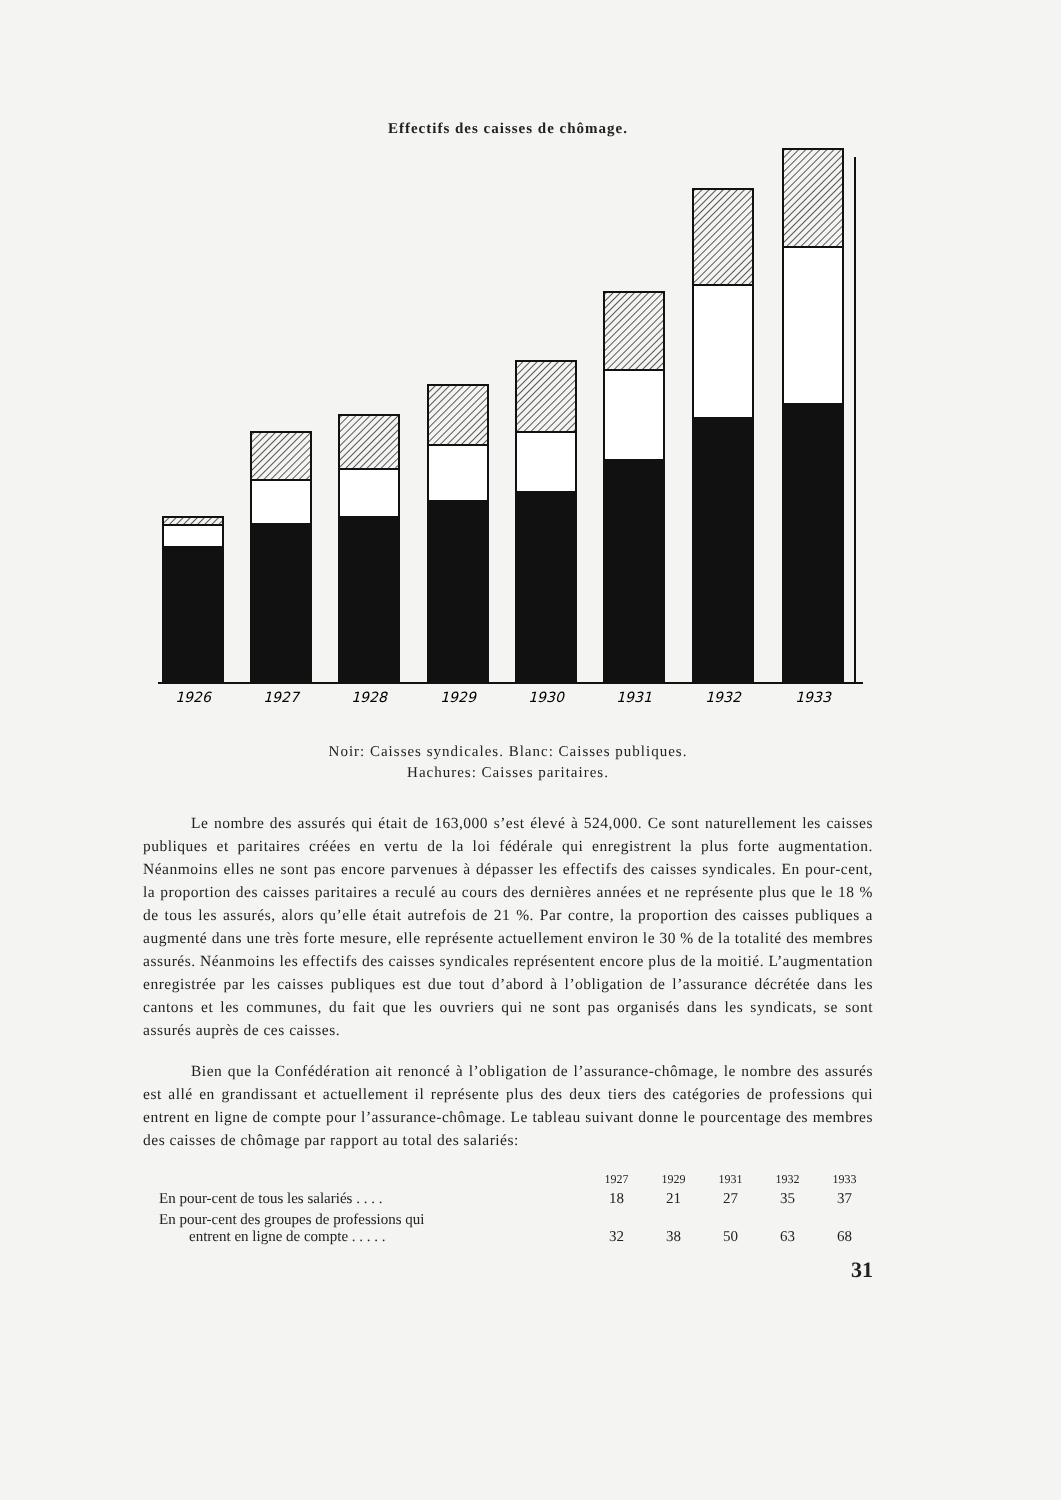Effectifs des caisses de chômage.
1926
1927
1928
1929
1930
1931
1932
1933
Noir: Caisses syndicales. Blanc: Caisses publiques.
Hachures: Caisses paritaires.
Le nombre des assurés qui était de 163,000 s’est élevé à 524,000. Ce sont naturellement les caisses publiques et paritaires créées en vertu de la loi fédérale qui enregistrent la plus forte augmentation. Néanmoins elles ne sont pas encore parvenues à dépasser les effectifs des caisses syndicales. En pour-cent, la proportion des caisses paritaires a reculé au cours des dernières années et ne représente plus que le 18 % de tous les assurés, alors qu’elle était autrefois de 21 %. Par contre, la proportion des caisses publiques a augmenté dans une très forte mesure, elle représente actuellement environ le 30 % de la totalité des membres assurés. Néanmoins les effectifs des caisses syndicales représentent encore plus de la moitié. L’augmentation enregistrée par les caisses publiques est due tout d’abord à l’obligation de l’assurance décrétée dans les cantons et les communes, du fait que les ouvriers qui ne sont pas organisés dans les syndicats, se sont assurés auprès de ces caisses.
Bien que la Confédération ait renoncé à l’obligation de l’assurance-chômage, le nombre des assurés est allé en grandissant et actuellement il représente plus des deux tiers des catégories de professions qui entrent en ligne de compte pour l’assurance-chômage. Le tableau suivant donne le pourcentage des membres des caisses de chômage par rapport au total des salariés:
| | 1927 | 1929 | 1931 | 1932 | 1933 |
| --- | --- | --- | --- | --- | --- |
| En pour-cent de tous les salariés . . . . | 18 | 21 | 27 | 35 | 37 |
| En pour-cent des groupes de professions qui entrent en ligne de compte . . . . . | 32 | 38 | 50 | 63 | 68 |
31